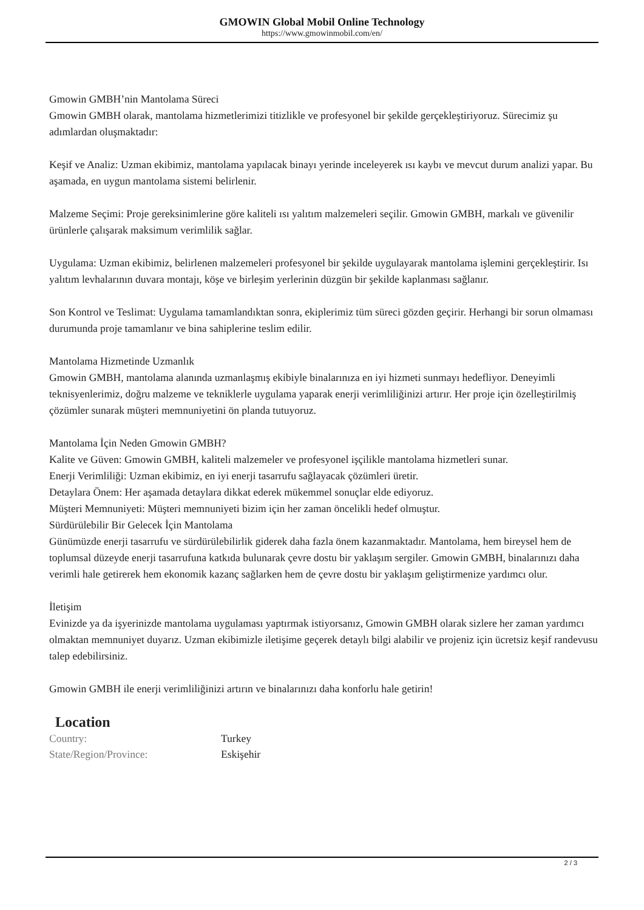GMOWIN Global Mobil Online Technology
https://www.gmowinmobil.com/en/
Gmowin GMBH’nin Mantolama Süreci
Gmowin GMBH olarak, mantolama hizmetlerimizi titizlikle ve profesyonel bir şekilde gerçekleştiriyoruz. Sürecimiz şu adımlardan oluşmaktadır:
Keşif ve Analiz: Uzman ekibimiz, mantolama yapılacak binayı yerinde inceleyerek ısı kaybı ve mevcut durum analizi yapar. Bu aşamada, en uygun mantolama sistemi belirlenir.
Malzeme Seçimi: Proje gereksinimlerine göre kaliteli ısı yalıtım malzemeleri seçilir. Gmowin GMBH, markalı ve güvenilir ürünlerle çalışarak maksimum verimlilik sağlar.
Uygulama: Uzman ekibimiz, belirlenen malzemeleri profesyonel bir şekilde uygulayarak mantolama işlemini gerçekleştirir. Isı yalıtım levhalarının duvara montajı, köşe ve birleşim yerlerinin düzgün bir şekilde kaplanması sağlanır.
Son Kontrol ve Teslimat: Uygulama tamamlandıktan sonra, ekiplerimiz tüm süreci gözden geçirir. Herhangi bir sorun olmaması durumunda proje tamamlanır ve bina sahiplerine teslim edilir.
Mantolama Hizmetinde Uzmanlık
Gmowin GMBH, mantolama alanında uzmanlaşmış ekibiyle binalarınıza en iyi hizmeti sunmayı hedefliyor. Deneyimli teknisyenlerimiz, doğru malzeme ve tekniklerle uygulama yaparak enerji verimliliğinizi artırır. Her proje için özelleştirilmiş çözümler sunarak müşteri memnuniyetini ön planda tutuyoruz.
Mantolama İçin Neden Gmowin GMBH?
Kalite ve Güven: Gmowin GMBH, kaliteli malzemeler ve profesyonel işçilikle mantolama hizmetleri sunar.
Enerji Verimliliği: Uzman ekibimiz, en iyi enerji tasarrufu sağlayacak çözümleri üretir.
Detaylara Önem: Her aşamada detaylara dikkat ederek mükemmel sonuçlar elde ediyoruz.
Müşteri Memnuniyeti: Müşteri memnuniyeti bizim için her zaman öncelikli hedef olmuştur.
Sürdürülebilir Bir Gelecek İçin Mantolama
Günümüzde enerji tasarrufu ve sürdürülebilirlik giderek daha fazla önem kazanmaktadır. Mantolama, hem bireysel hem de toplumsal düzeyde enerji tasarrufuna katkıda bulunarak çevre dostu bir yaklaşım sergiler. Gmowin GMBH, binalarınızı daha verimli hale getirerek hem ekonomik kazanç sağlarken hem de çevre dostu bir yaklaşım geliştirmenize yardımcı olur.
İletişim
Evinizde ya da işyerinizde mantolama uygulaması yaptırmak istiyorsanız, Gmowin GMBH olarak sizlere her zaman yardımcı olmaktan memnuniyet duyarız. Uzman ekibimizle iletişime geçerek detaylı bilgi alabilir ve projeniz için ücretsiz keşif randevusu talep edebilirsiniz.
Gmowin GMBH ile enerji verimliliğinizi artırın ve binalarınızı daha konforlu hale getirin!
Location
| Country: | Turkey |
| State/Region/Province: | Eskişehir |
2 / 3